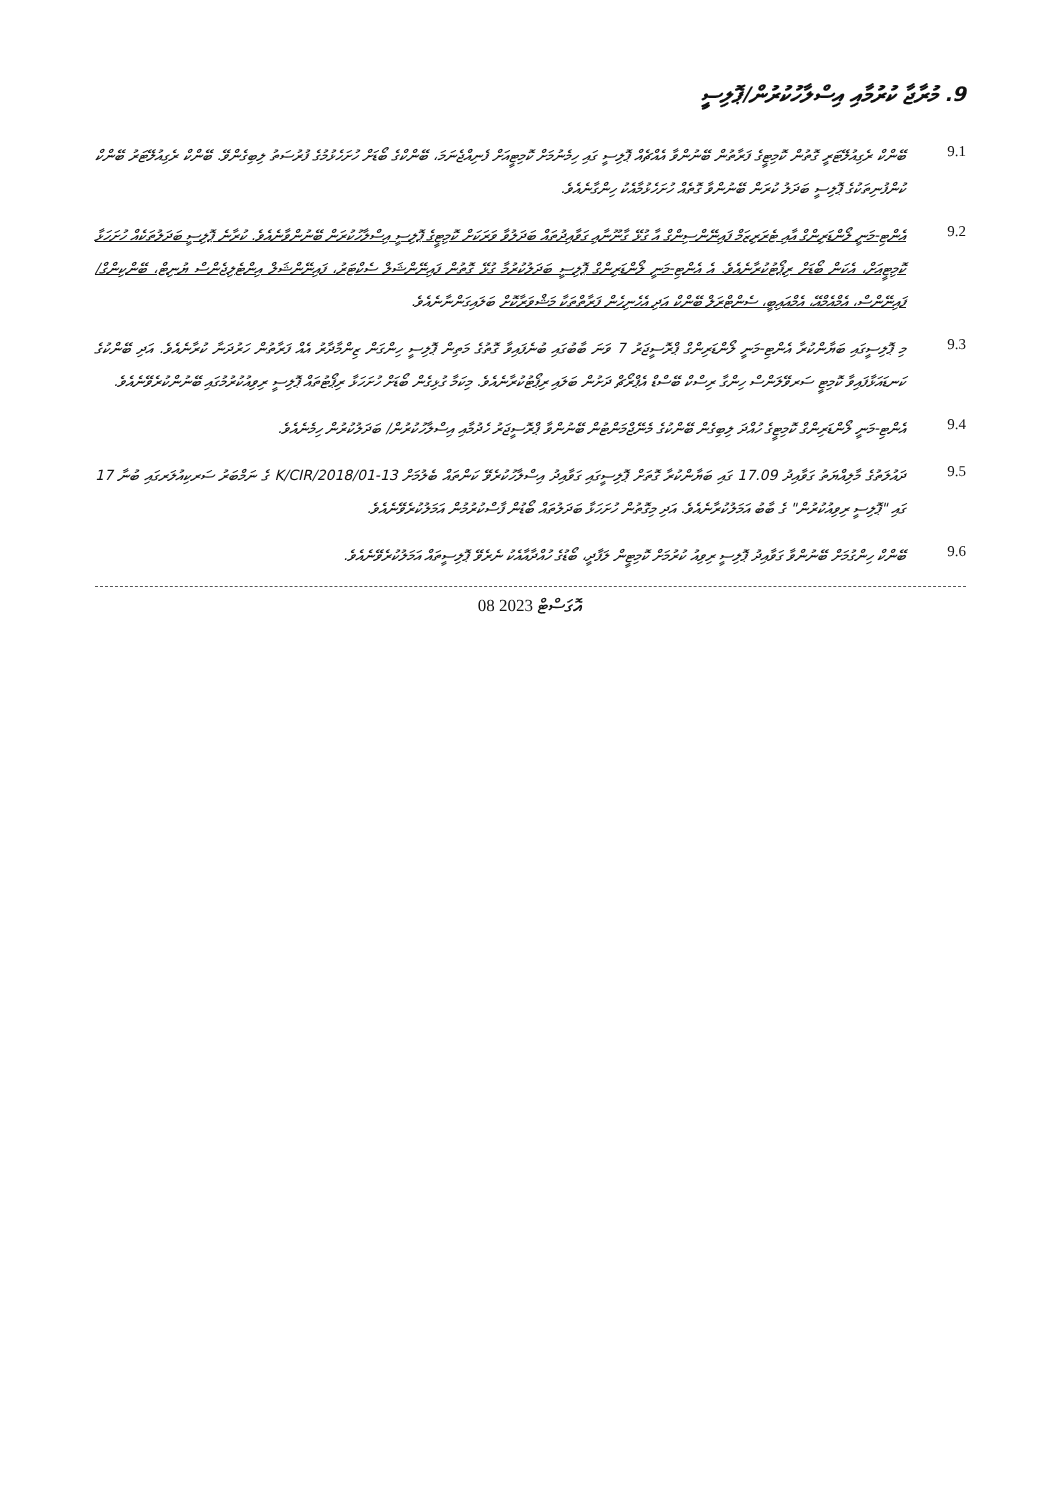9. މުރާޖާ ކުރުމާއި އިސްލާހުކުރުން/ޕޮލިސީ
9.1
ބޭންކް ރެގިއުލޭޓަރީ ގޮތުން ކޮމިޓީގެ ފަރާތުން ބޭނުންވާ އެއްޗެއް ޕޮލިސީ ގައި ހިމެނުމަށް ކޮމިޓީއަށް ފެނިއްޖެނަމަ، ބޭންކްގެ ބޯޑަށް ހުށަހެޅުމުގެ ފުރުސަތު ލިބިގެންވޭ. ބޭންކް ރެގިއުލޭޓަރު ބޭންކް ކުންފުނިތަކުގެ ޕޮލިސީ ބަދަލު ކުރަން ބޭނުންވާ ގޮތެއް ހުށަހެޅުމާއެކު ހިންގާނެއެވެ.
9.2
އެންޓި-މަނީ ލޯންޑަރިންގް އާއި ޓެރަރިޒަމް ފައިނޭންސިންގް އާ ގުޅޭ ގާނޫނާއި ގަވާއިދުތައް ބަދަލުވާ ވަރަކަށް ކޮމިޓީގެ ޕޮލިސީ އިސްލާހުކުރަން ބޭނުންވާނެއެވެ. ކުރާނެ ޕޮލިސީ ބަދަލުތަކެއް ހުށަހަޅާ ކޮމިޓީއަށް، އެކަން ބޯޑަށް ރިޕޯޓުކުރާނެއެވެ. އެ އެންޓި-މަނީ ލޯންޑަރިންގް ޕޮލިސީ ބަދަލުކުރުމާ ގުޅޭ ގޮތުން ފައިނޭންޝަލް ސެކްޓަރު، ފައިނޭންޝަލް އިންޓެލިޖެންސް ޔުނިޓް، ބޭންކިންގް/ފައިނޭންސް، އެމްއެމްއޭ، އެމްއައިބީ، ސެންޓްރަލް ބޭންކް އަދި އެހެނިހެން ފަރާތްތަކާ މަޝްވަރާކޮށް ބަލައިގަންނާނެއެވެ.
9.3
މި ޕޮލިސީގައި ބަޔާންކުރާ އެންޓި-މަނީ ލޯންޑަރިންގް ޕްރޮސީޖަރު 7 ވަނަ ބާބުގައި ބުނެފައިވާ ގޮތުގެ މަތިން ޕޮލިސީ ހިންގަން ޒިންމާދާރު އެއް ފަރާތުން ހަރުދަނާ ކުރާނެއެވެ. އަދި ބޭންކުގެ ކަނޑައަޅާފައިވާ ކޮމިޓީ ސަރވޭލަންސް ހިންގާ ރިސްކް ބޭސްޑް އެޕްރޯޗް ދަށުން ބަލައި ރިޕޯޓުކުރާނެއެވެ. މިކަމާ ގުޅިގެން ބޯޑަށް ހުށަހަޅާ ރިޕޯޓުތައް ޕޮލިސީ ރިވިއުކުރުމުގައި ބޭނުންކުރެވޭނެއެވެ.
9.4
އެންޓި-މަނީ ލޯންޑަރިންގް ކޮމިޓީގެ ހުއްދަ ލިބިގެން ބޭންކުގެ މެނޭޖްމަންޓުން ބޭނުންވާ ޕްރޮސީޖަރު ހެދުމާއި އިސްލާހުކުރުން/ ބަދަލުކުރުން ހިމެނެއެވެ.
9.5
ދައުލަތުގެ މާލިއްޔަތު ގަވާއިދު 17.09 ގައި ބަޔާންކުރާ ގޮތަށް ޕޮލިސީގައި ގަވާއިދު އިސްލާހުކުރެވޭ ކަންތައް ބެލުމަށް 13-K/CIR/2018/01 ގެ ނަމްބަރު ސަރކިއުލަރގައި ބުނާ 17 ގައި "ޕޮލިސީ ރިވިއުކުރުން" ގެ ބާބު އަމަލުކުރާނެއެވެ. އަދި މިގޮތުން ހުށަހަޅާ ބަދަލުތައް ބޯޑުން ފާސްކުރުމުން އަމަލުކުރެވޭނެއެވެ.
9.6
ބޭންކް ހިންގުމަށް ބޭނުންވާ ގަވާއިދު ޕޮލިސީ ރިވިއު ކުރުމަށް ކޮމިޓީން ލަފާދީ، ބޯޑުގެ ހުއްދާއާއެކު ނެރެވޭ ޕޮލިސީތައް އަމަލުކުރެވޭނެއެވެ.
08 އޮގަސްޓް 2023